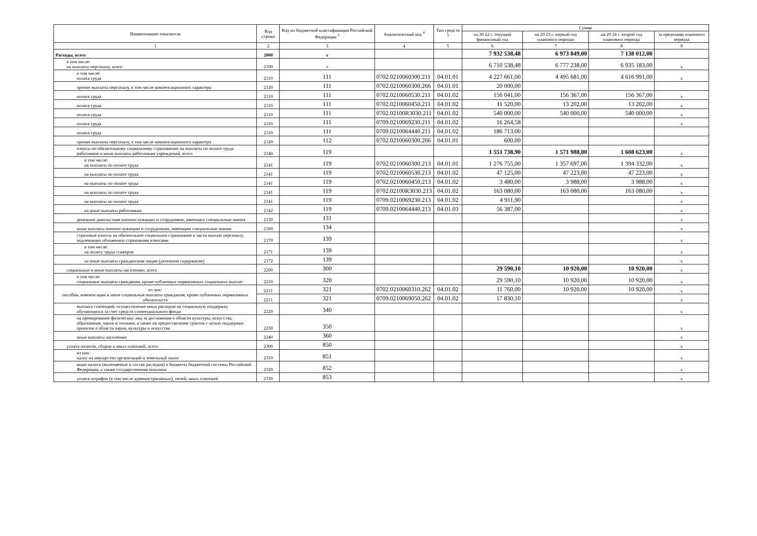| Наименование показателя | Код строки | Код по бюджетной классификации Российской Федерации <sup>3</sup> | Аналитический код <sup>4</sup> | Тип средств <sup>5</sup> | Сумма | | | |
| --- | --- | --- | --- | --- | --- | --- | --- | --- |
| | | | | | на 20 22 г. текущий финансовый год | на 20 23 г. первый год планового периода | на 20 24 г. второй год планового периода | за пределами планового периода |
| 1 | 2 | 3 | 4 | 5 | 6 | 7 | 8 | 9 |
| Расходы, всего | 2000 | x | | | 7 932 538,48 | 6 973 849,00 | 7 138 012,00 | |
| в том числе: на выплаты персоналу, всего | 2100 | x | | | 6 710 538,48 | 6 777 238,00 | 6 935 183,00 | x |
| в том числе: оплата труда | 2110 | 111 | 0702.0210060300.211 | 04.01.01 | 4 227 661,00 | 4 495 681,00 | 4 616 991,00 | x |
| прочие выплаты персоналу, в том числе компенсационного характера | 2120 | 111 | 0702.0210060300.266 | 04.01.01 | 20 000,00 | | | |
| оплата труда | 2110 | 111 | 0702.0210060530.211 | 04.01.02 | 156 041,00 | 156 367,00 | 156 367,00 | x |
| оплата труда | 2110 | 111 | 0702.0210060450.211 | 04.01.02 | 11 520,00 | 13 202,00 | 13 202,00 | x |
| оплата труда | 2110 | 111 | 0702.02100R3030.211 | 04.01.02 | 540 000,00 | 540 000,00 | 540 000,00 | x |
| оплата труда | 2110 | 111 | 0709.0210069230.211 | 04.01.02 | 16 264,58 | | | x |
| оплата труда | 2110 | 111 | 0709.0210064440.211 | 04.01.02 | 186 713,00 | | | |
| прочие выплаты персоналу, в том числе компенсационного характера | 2120 | 112 | 0702.0210060300.266 | 04.01.01 | 600,00 | | | |
| взносы по обязательному социальному страхованию на выплаты по оплате труда работников и иные выплаты работникам учреждений, всего | 2140 | 119 | | | 1 551 738,90 | 1 571 988,00 | 1 608 623,00 | x |
| в том числе: на выплаты по оплате труда | 2141 | 119 | 0702.0210060300.213 | 04.01.01 | 1 276 755,00 | 1 357 697,00 | 1 394 332,00 | x |
| на выплаты по оплате труда | 2141 | 119 | 0702.0210060530.213 | 04.01.02 | 47 125,00 | 47 223,00 | 47 223,00 | x |
| на выплаты по оплате труда | 2141 | 119 | 0702.0210060450.213 | 04.01.02 | 3 480,00 | 3 988,00 | 3 988,00 | x |
| на выплаты по оплате труда | 2141 | 119 | 0702.02100R3030.213 | 04.01.02 | 163 080,00 | 163 080,00 | 163 080,00 | x |
| на выплаты по оплате труда | 2141 | 119 | 0709.0210069230.213 | 04.01.02 | 4 911,90 | | | x |
| на иные выплаты работникам | 2142 | 119 | 0709.0210064440.213 | 04.01.03 | 56 387,00 | | | x |
| денежное довольствие военнослужащих и сотрудников, имеющих специальные звания | 2150 | 131 | | | | | | x |
| иные выплаты военнослужащим и сотрудникам, имеющим специальные звания | 2160 | 134 | | | | | | x |
| страховые взносы на обязательное социальное страхование в части выплат персоналу, подлежащих обложению страховыми взносами | 2170 | 139 | | | | | | x |
| в том числе: на оплату труда стажеров | 2171 | 139 | | | | | | x |
| на иные выплаты гражданским лицам (денежное содержание) | 2172 | 139 | | | | | | x |
| социальные и иные выплаты населению, всего | 2200 | 300 | | | 29 590,10 | 10 920,00 | 10 920,00 | x |
| в том числе: социальные выплаты гражданам, кроме публичных нормативных социальных выплат | 2210 | 320 | | | 29 590,10 | 10 920,00 | 10 920,00 | x |
| из них: пособия, компенсации и иные социальные выплаты гражданам, кроме публичных нормативных обязательств | 2211 | 321 | 0702.0210060310.262 | 04.01.02 | 11 760,00 | 10 920,00 | 10 920,00 | x |
| | 2211 | 321 | 0709.0210069050.262 | 04.01.02 | 17 830,10 | | | x |
| выплата стипендий, осуществление иных расходов на социальную поддержку обучающихся за счет средств стипендиального фонда | 2220 | 340 | | | | | | x |
| на премирование физических лиц за достижения в области культуры, искусства, образования, науки и техники, а также на предоставление грантов с целью поддержки проектов в области науки, культуры и искусства | 2230 | 350 | | | | | | x |
| иные выплаты населению | 2240 | 360 | | | | | | x |
| уплата налогов, сборов и иных платежей, всего | 2300 | 850 | | | | | | x |
| из них: налог на имущество организаций и земельный налог | 2310 | 851 | | | | | | x |
| иные налоги (включаемые в состав расходов) в бюджеты бюджетной системы Российской Федерации, а также государственная пошлина | 2320 | 852 | | | | | | x |
| уплата штрафов (в том числе административных), пеней, иных платежей | 2330 | 853 | | | | | | x |